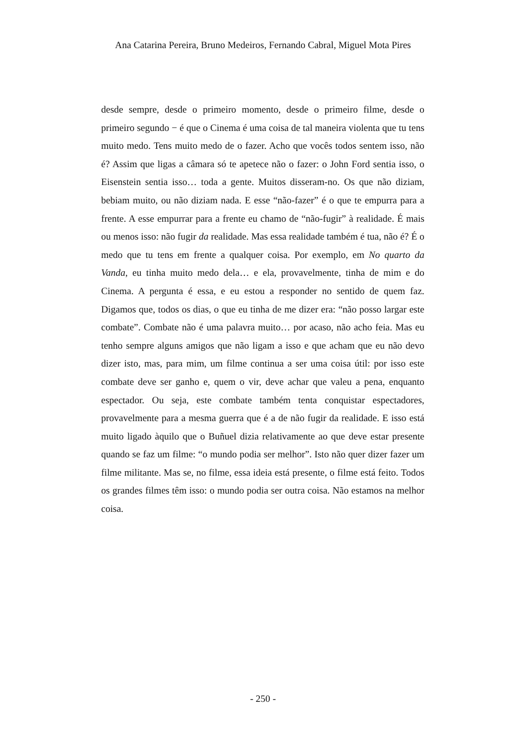Ana Catarina Pereira, Bruno Medeiros, Fernando Cabral, Miguel Mota Pires
desde sempre, desde o primeiro momento, desde o primeiro filme, desde o primeiro segundo − é que o Cinema é uma coisa de tal maneira violenta que tu tens muito medo. Tens muito medo de o fazer. Acho que vocês todos sentem isso, não é? Assim que ligas a câmara só te apetece não o fazer: o John Ford sentia isso, o Eisenstein sentia isso… toda a gente. Muitos disseram-no. Os que não diziam, bebiam muito, ou não diziam nada. E esse “não-fazer” é o que te empurra para a frente. A esse empurrar para a frente eu chamo de “não-fugir” à realidade. É mais ou menos isso: não fugir da realidade. Mas essa realidade também é tua, não é? É o medo que tu tens em frente a qualquer coisa. Por exemplo, em No quarto da Vanda, eu tinha muito medo dela… e ela, provavelmente, tinha de mim e do Cinema. A pergunta é essa, e eu estou a responder no sentido de quem faz. Digamos que, todos os dias, o que eu tinha de me dizer era: “não posso largar este combate”. Combate não é uma palavra muito… por acaso, não acho feia. Mas eu tenho sempre alguns amigos que não ligam a isso e que acham que eu não devo dizer isto, mas, para mim, um filme continua a ser uma coisa útil: por isso este combate deve ser ganho e, quem o vir, deve achar que valeu a pena, enquanto espectador. Ou seja, este combate também tenta conquistar espectadores, provavelmente para a mesma guerra que é a de não fugir da realidade. E isso está muito ligado àquilo que o Buñuel dizia relativamente ao que deve estar presente quando se faz um filme: “o mundo podia ser melhor”. Isto não quer dizer fazer um filme militante. Mas se, no filme, essa ideia está presente, o filme está feito. Todos os grandes filmes têm isso: o mundo podia ser outra coisa. Não estamos na melhor coisa.
- 250 -